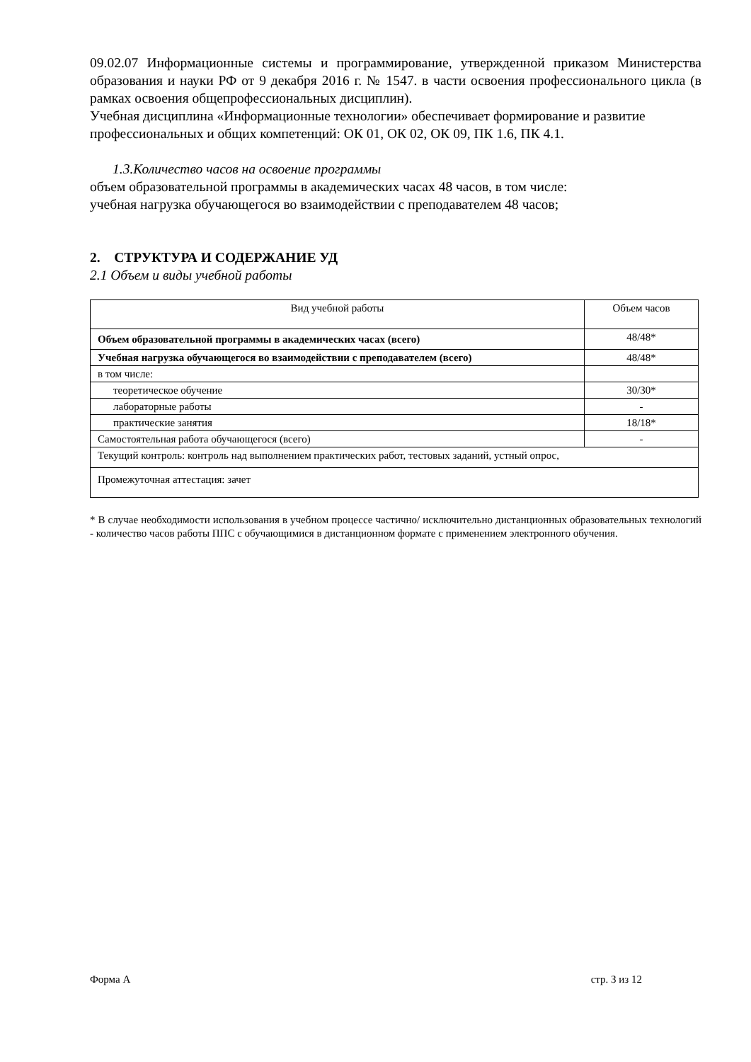09.02.07 Информационные системы и программирование, утвержденной приказом Министерства образования и науки РФ от 9 декабря 2016 г. № 1547. в части освоения профессионального цикла (в рамках освоения общепрофессиональных дисциплин).
Учебная дисциплина «Информационные технологии» обеспечивает формирование и развитие профессиональных и общих компетенций: ОК 01, ОК 02, ОК 09, ПК 1.6, ПК 4.1.
1.3.Количество часов на освоение программы
объем образовательной программы в академических часах 48 часов, в том числе:
учебная нагрузка обучающегося во взаимодействии с преподавателем 48 часов;
2. СТРУКТУРА И СОДЕРЖАНИЕ УД
2.1 Объем и виды учебной работы
| Вид учебной работы | Объем часов |
| Объем образовательной программы в академических часах (всего) | 48/48* |
| Учебная нагрузка обучающегося во взаимодействии с преподавателем (всего) | 48/48* |
| в том числе: | |
| теоретическое обучение | 30/30* |
| лабораторные работы | - |
| практические занятия | 18/18* |
| Самостоятельная работа обучающегося (всего) | - |
| Текущий контроль: контроль над выполнением практических работ, тестовых заданий, устный опрос, | |
| Промежуточная аттестация: зачет | |
* В случае необходимости использования в учебном процессе частично/ исключительно дистанционных образовательных технологий - количество часов работы ППС с обучающимися в дистанционном формате с применением электронного обучения.
Форма А стр. 3 из 12